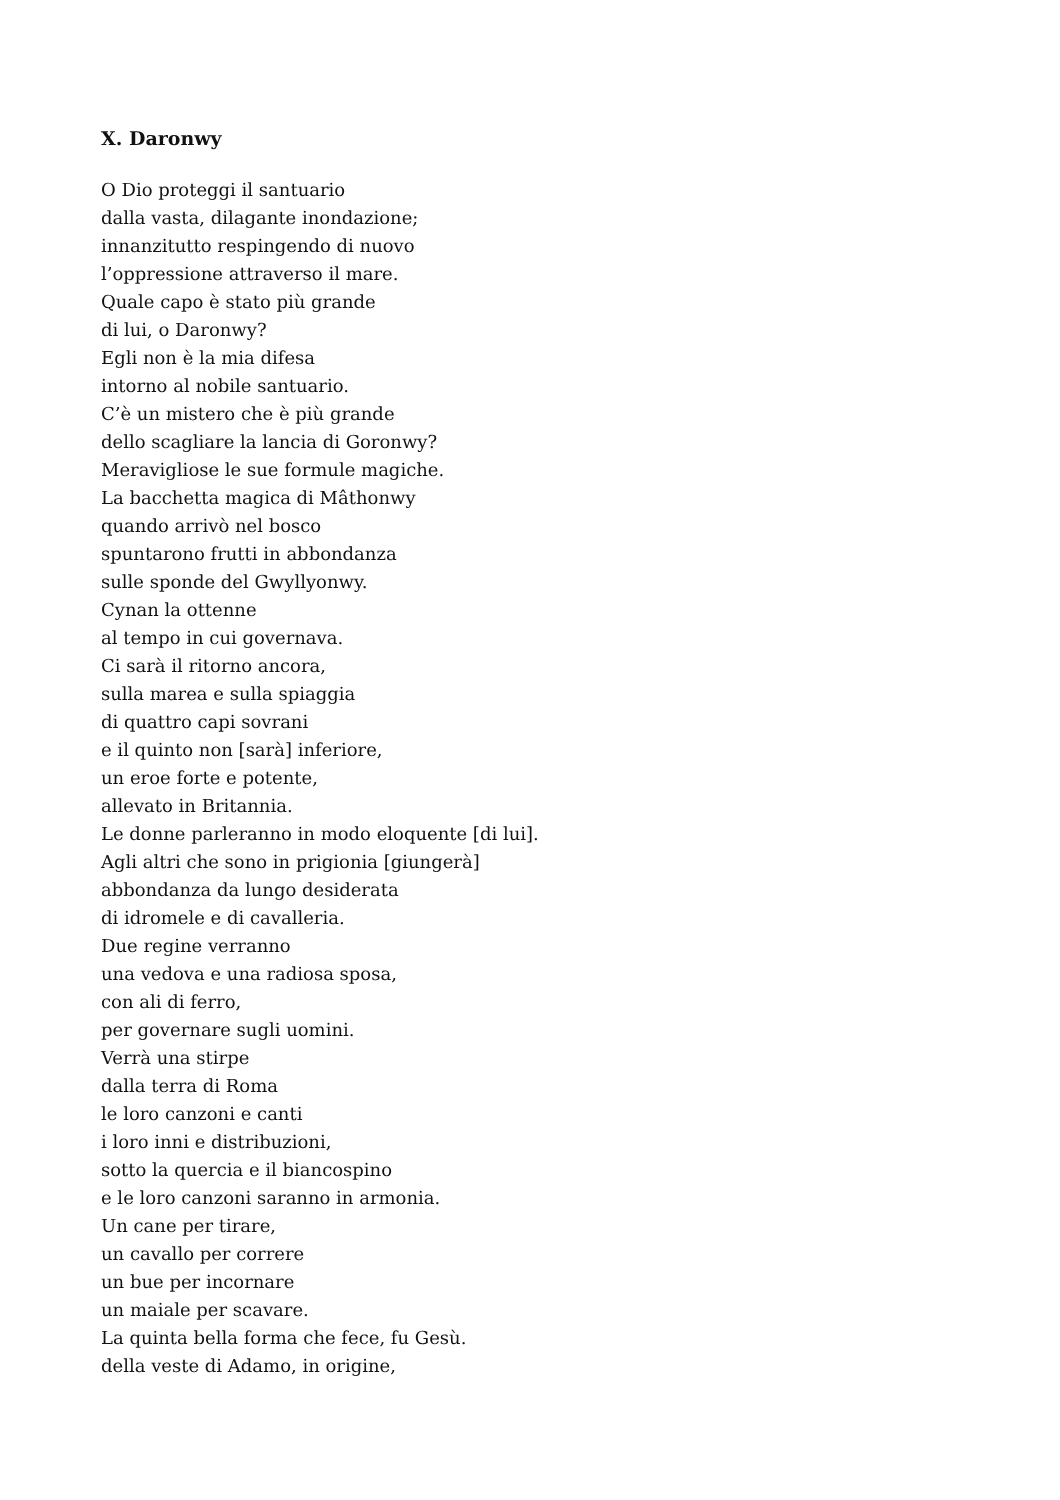X. Daronwy
O Dio proteggi il santuario
dalla vasta, dilagante inondazione;
innanzitutto respingendo di nuovo
l’oppressione attraverso il mare.
Quale capo è stato più grande
di lui, o Daronwy?
Egli non è la mia difesa
intorno al nobile santuario.
C’è un mistero che è più grande
dello scagliare la lancia di Goronwy?
Meravigliose le sue formule magiche.
La bacchetta magica di Mâthonwy
quando arrivò nel bosco
spuntarono frutti in abbondanza
sulle sponde del Gwyllyonwy.
Cynan la ottenne
al tempo in cui governava.
Ci sarà il ritorno ancora,
sulla marea e sulla spiaggia
di quattro capi sovrani
e il quinto non [sarà] inferiore,
un eroe forte e potente,
allevato in Britannia.
Le donne parleranno in modo eloquente [di lui].
Agli altri che sono in prigionia [giungerà]
abbondanza da lungo desiderata
di idromele e di cavalleria.
Due regine verranno
una vedova e una radiosa sposa,
con ali di ferro,
per governare sugli uomini.
Verrà una stirpe
dalla terra di Roma
le loro canzoni e canti
i loro inni e distribuzioni,
sotto la quercia e il biancospino
e le loro canzoni saranno in armonia.
Un cane per tirare,
un cavallo per correre
un bue per incornare
un maiale per scavare.
La quinta bella forma che fece, fu Gesù.
della veste di Adamo, in origine,